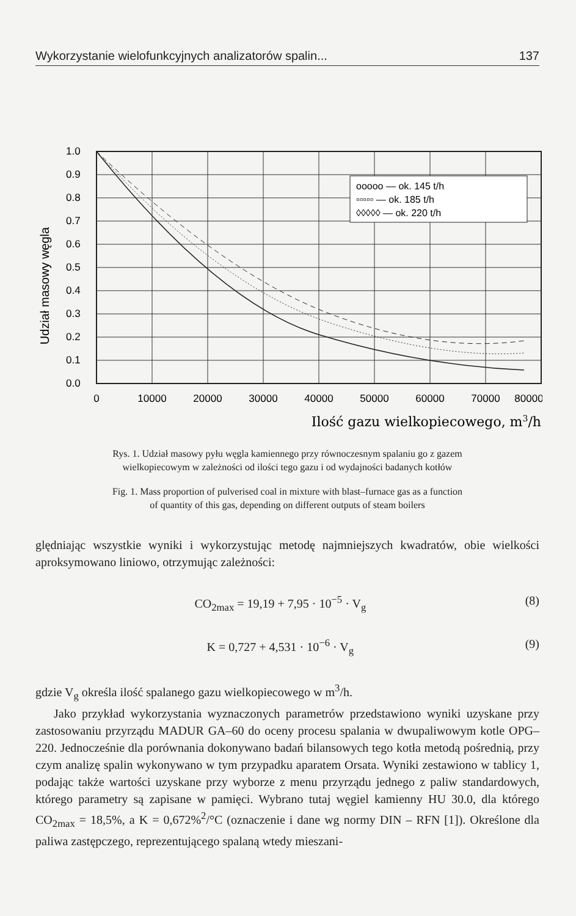Wykorzystanie wielofunkcyjnych analizatorów spalin... 137
Udział masowy węgla
1.0
0.9
0.8
0.7
0.6
0.5
0.4
0.3
0.2
0.1
0.0
ooooo — ok. 145 t/h
▫▫▫▫▫ — ok. 185 t/h
◊◊◊◊◊ — ok. 220 t/h
0
10000
20000
30000
40000
50000
60000
70000
80000
Ilość gazu wielkopiecowego, m3/h
Rys. 1. Udział masowy pyłu węgla kamiennego przy równoczesnym spalaniu go z gazem
wielkopiecowym w zależności od ilości tego gazu i od wydajności badanych kotłów
Fig. 1. Mass proportion of pulverised coal in mixture with blast–furnace gas as a function
of quantity of this gas, depending on different outputs of steam boilers
ględniając wszystkie wyniki i wykorzystując metodę najmniejszych kwadratów, obie wielkości aproksymowano liniowo, otrzymując zależności:
CO<sub>2max</sub> = 19,19 + 7,95 · 10<sup>−5</sup> · V<sub>g</sub> (8)
K = 0,727 + 4,531 · 10<sup>−6</sup> · V<sub>g</sub> (9)
gdzie V<sub>g</sub> określa ilość spalanego gazu wielkopiecowego w m<sup>3</sup>/h.
Jako przykład wykorzystania wyznaczonych parametrów przedstawiono wyniki uzyskane przy zastosowaniu przyrządu MADUR GA–60 do oceny procesu spalania w dwupaliwowym kotle OPG–220. Jednocześnie dla porównania dokonywano badań bilansowych tego kotła metodą pośrednią, przy czym analizę spalin wykonywano w tym przypadku aparatem Orsata. Wyniki zestawiono w tablicy 1, podając także wartości uzyskane przy wyborze z menu przyrządu jednego z paliw standardowych, którego parametry są zapisane w pamięci. Wybrano tutaj węgiel kamienny HU 30.0, dla którego CO<sub>2max</sub> = 18,5%, a K = 0,672%<sup>2</sup>/°C (oznaczenie i dane wg normy DIN – RFN [1]). Określone dla paliwa zastępczego, reprezentującego spalaną wtedy mieszani-